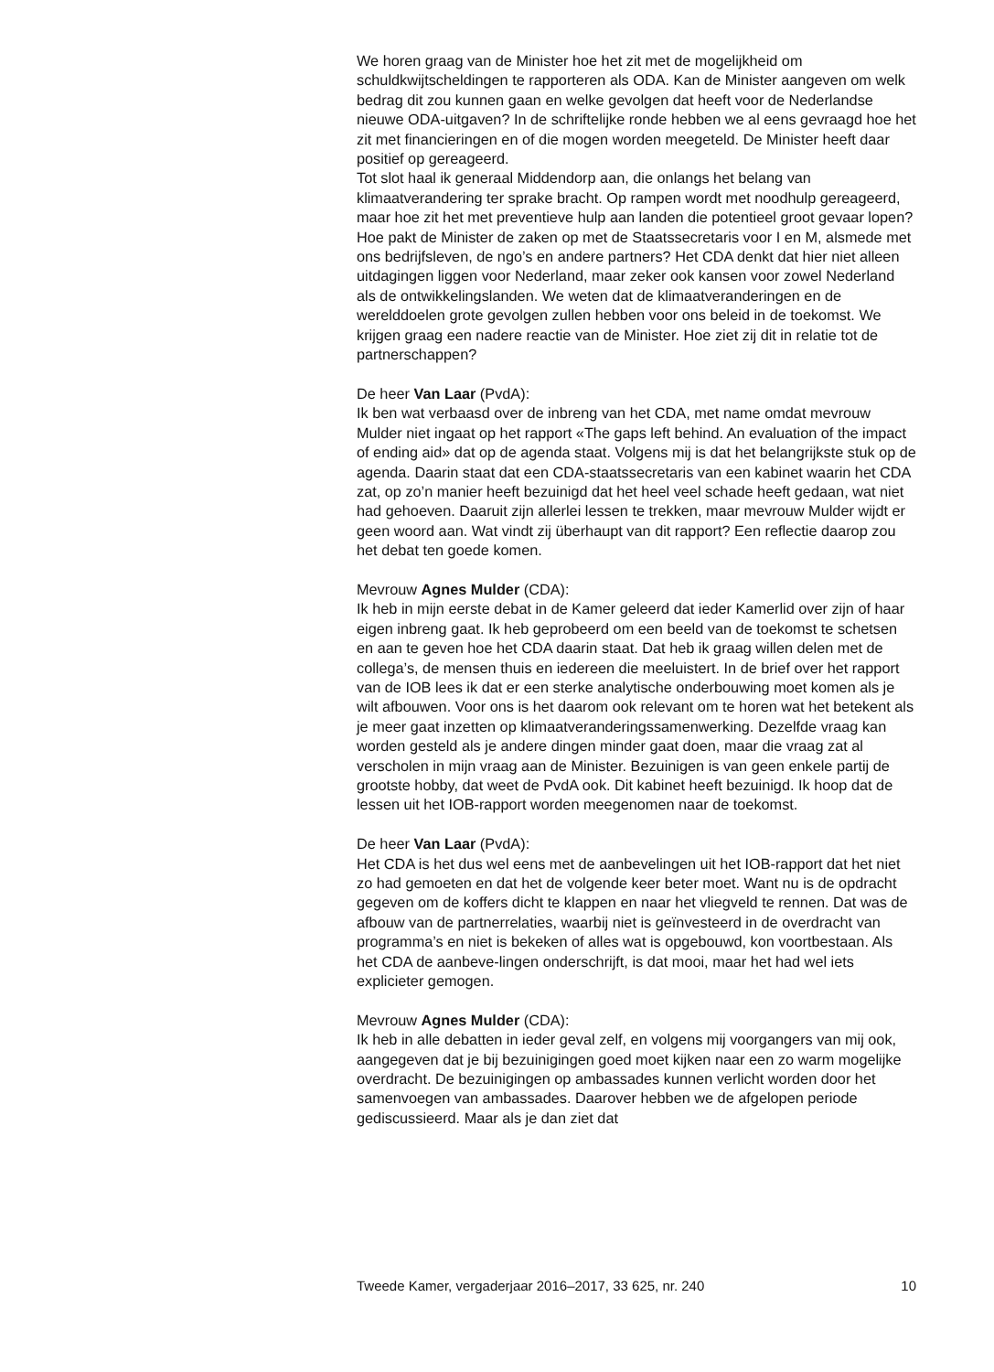We horen graag van de Minister hoe het zit met de mogelijkheid om schuldkwijtscheldingen te rapporteren als ODA. Kan de Minister aangeven om welk bedrag dit zou kunnen gaan en welke gevolgen dat heeft voor de Nederlandse nieuwe ODA-uitgaven? In de schriftelijke ronde hebben we al eens gevraagd hoe het zit met financieringen en of die mogen worden meegeteld. De Minister heeft daar positief op gereageerd.
Tot slot haal ik generaal Middendorp aan, die onlangs het belang van klimaatverandering ter sprake bracht. Op rampen wordt met noodhulp gereageerd, maar hoe zit het met preventieve hulp aan landen die potentieel groot gevaar lopen? Hoe pakt de Minister de zaken op met de Staatssecretaris voor I en M, alsmede met ons bedrijfsleven, de ngo’s en andere partners? Het CDA denkt dat hier niet alleen uitdagingen liggen voor Nederland, maar zeker ook kansen voor zowel Nederland als de ontwikkelingslanden. We weten dat de klimaatveranderingen en de werelddoelen grote gevolgen zullen hebben voor ons beleid in de toekomst. We krijgen graag een nadere reactie van de Minister. Hoe ziet zij dit in relatie tot de partnerschappen?
De heer Van Laar (PvdA):
Ik ben wat verbaasd over de inbreng van het CDA, met name omdat mevrouw Mulder niet ingaat op het rapport «The gaps left behind. An evaluation of the impact of ending aid» dat op de agenda staat. Volgens mij is dat het belangrijkste stuk op de agenda. Daarin staat dat een CDA-staatssecretaris van een kabinet waarin het CDA zat, op zo’n manier heeft bezuinigd dat het heel veel schade heeft gedaan, wat niet had gehoeven. Daaruit zijn allerlei lessen te trekken, maar mevrouw Mulder wijdt er geen woord aan. Wat vindt zij überhaupt van dit rapport? Een reflectie daarop zou het debat ten goede komen.
Mevrouw Agnes Mulder (CDA):
Ik heb in mijn eerste debat in de Kamer geleerd dat ieder Kamerlid over zijn of haar eigen inbreng gaat. Ik heb geprobeerd om een beeld van de toekomst te schetsen en aan te geven hoe het CDA daarin staat. Dat heb ik graag willen delen met de collega’s, de mensen thuis en iedereen die meeluistert. In de brief over het rapport van de IOB lees ik dat er een sterke analytische onderbouwing moet komen als je wilt afbouwen. Voor ons is het daarom ook relevant om te horen wat het betekent als je meer gaat inzetten op klimaatveranderingssamenwerking. Dezelfde vraag kan worden gesteld als je andere dingen minder gaat doen, maar die vraag zat al verscholen in mijn vraag aan de Minister. Bezuinigen is van geen enkele partij de grootste hobby, dat weet de PvdA ook. Dit kabinet heeft bezuinigd. Ik hoop dat de lessen uit het IOB-rapport worden meegenomen naar de toekomst.
De heer Van Laar (PvdA):
Het CDA is het dus wel eens met de aanbevelingen uit het IOB-rapport dat het niet zo had gemoeten en dat het de volgende keer beter moet. Want nu is de opdracht gegeven om de koffers dicht te klappen en naar het vliegveld te rennen. Dat was de afbouw van de partnerrelaties, waarbij niet is geïnvesteerd in de overdracht van programma’s en niet is bekeken of alles wat is opgebouwd, kon voortbestaan. Als het CDA de aanbeve-lingen onderschrijft, is dat mooi, maar het had wel iets explicieter gemogen.
Mevrouw Agnes Mulder (CDA):
Ik heb in alle debatten in ieder geval zelf, en volgens mij voorgangers van mij ook, aangegeven dat je bij bezuinigingen goed moet kijken naar een zo warm mogelijke overdracht. De bezuinigingen op ambassades kunnen verlicht worden door het samenvoegen van ambassades. Daarover hebben we de afgelopen periode gediscussieerd. Maar als je dan ziet dat
Tweede Kamer, vergaderjaar 2016–2017, 33 625, nr. 240 10